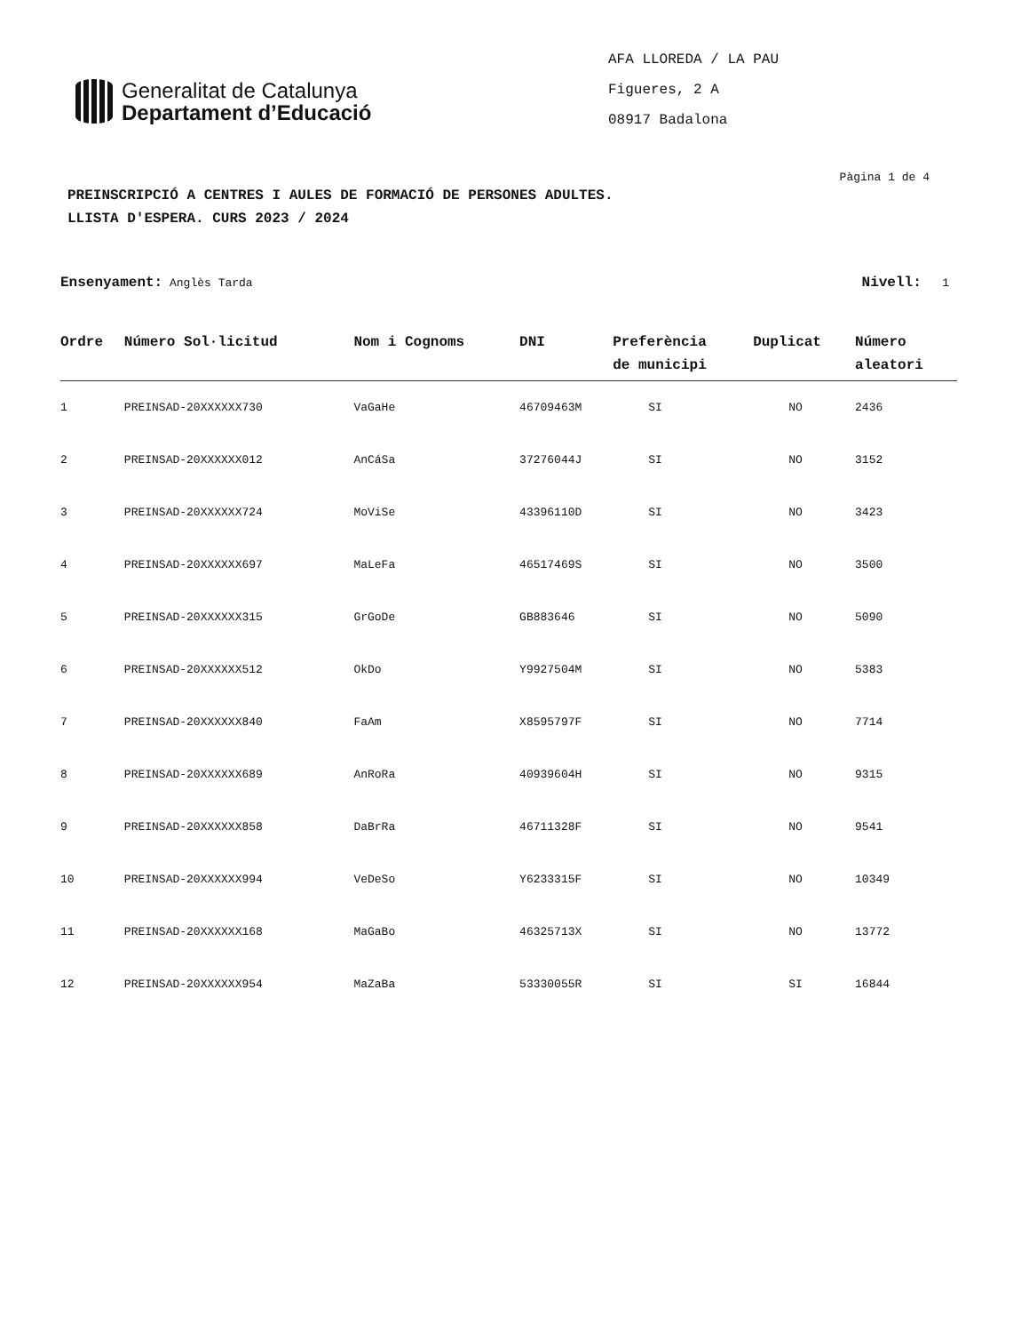Generalitat de Catalunya
Departament d’Educació
AFA LLOREDA / LA PAU
Figueres, 2 A
08917 Badalona
Pàgina 1 de 4
PREINSCRIPCIÓ A CENTRES I AULES DE FORMACIÓ DE PERSONES ADULTES.
LLISTA D'ESPERA. CURS 2023 / 2024
Ensenyament: Anglès Tarda Nivell: 1
| Ordre | Número Sol·licitud | Nom i Cognoms | DNI | Preferència de municipi | Duplicat | Número aleatori |
| --- | --- | --- | --- | --- | --- | --- |
| 1 | PREINSAD-20XXXXXX730 | VaGaHe | 46709463M | SI | NO | 2436 |
| 2 | PREINSAD-20XXXXXX012 | AnCáSa | 37276044J | SI | NO | 3152 |
| 3 | PREINSAD-20XXXXXX724 | MoViSe | 43396110D | SI | NO | 3423 |
| 4 | PREINSAD-20XXXXXX697 | MaLeFa | 46517469S | SI | NO | 3500 |
| 5 | PREINSAD-20XXXXXX315 | GrGoDe | GB883646 | SI | NO | 5090 |
| 6 | PREINSAD-20XXXXXX512 | OkDo | Y9927504M | SI | NO | 5383 |
| 7 | PREINSAD-20XXXXXX840 | FaAm | X8595797F | SI | NO | 7714 |
| 8 | PREINSAD-20XXXXXX689 | AnRoRa | 40939604H | SI | NO | 9315 |
| 9 | PREINSAD-20XXXXXX858 | DaBrRa | 46711328F | SI | NO | 9541 |
| 10 | PREINSAD-20XXXXXX994 | VeDeSo | Y6233315F | SI | NO | 10349 |
| 11 | PREINSAD-20XXXXXX168 | MaGaBo | 46325713X | SI | NO | 13772 |
| 12 | PREINSAD-20XXXXXX954 | MaZaBa | 53330055R | SI | SI | 16844 |